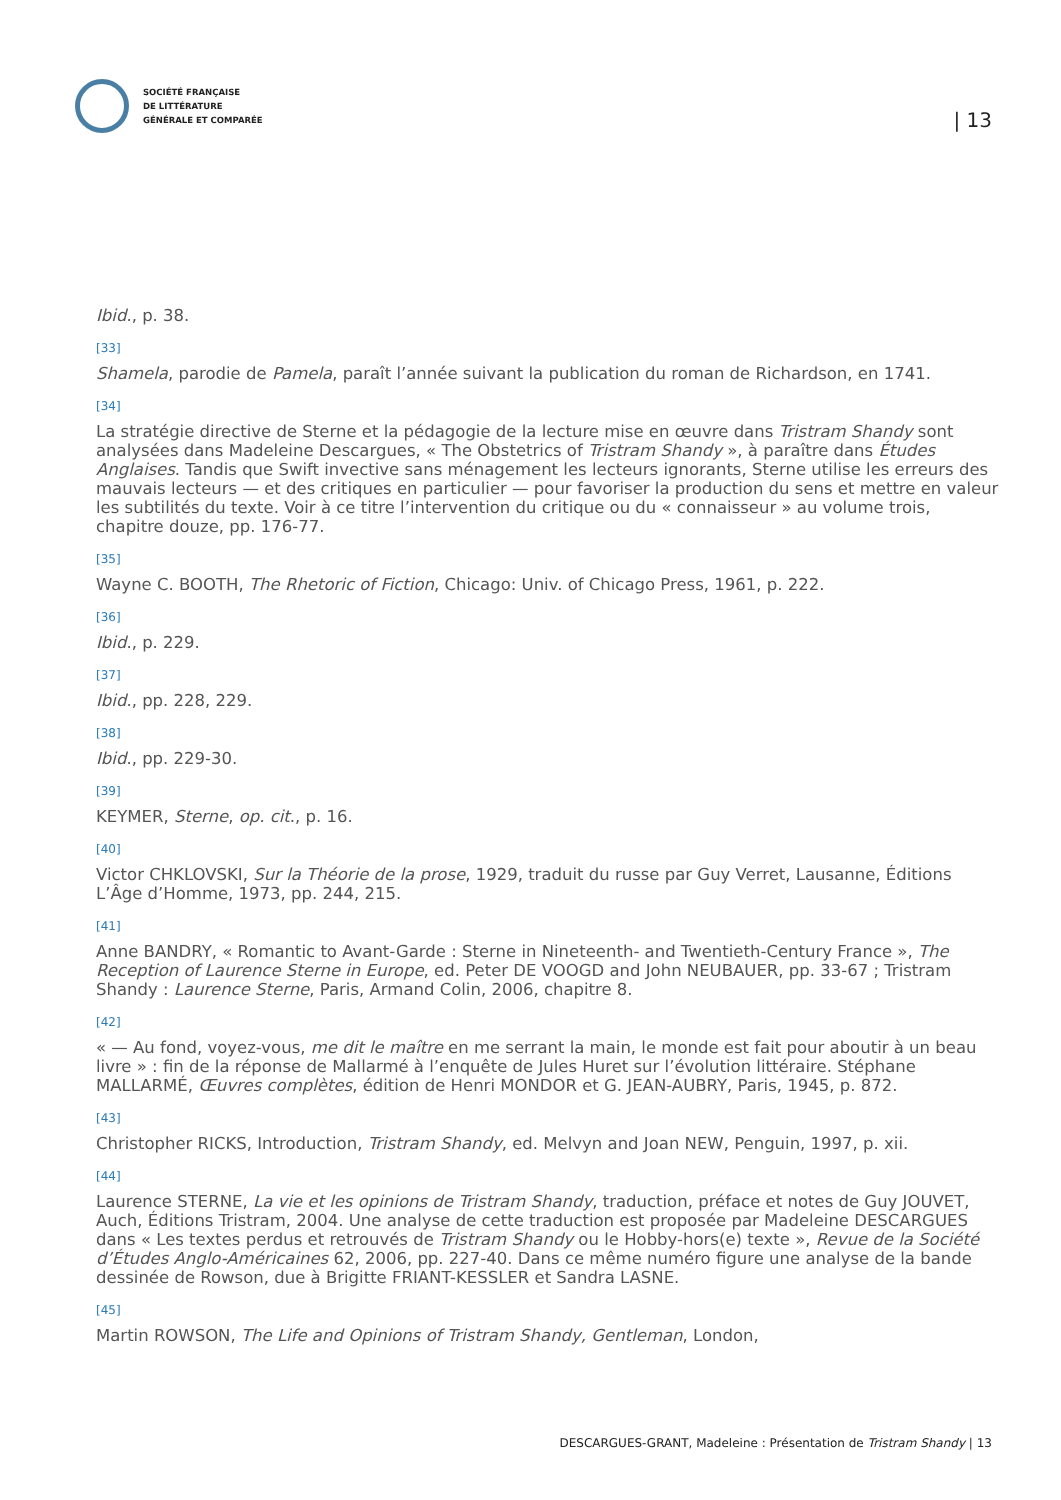SOCIÉTÉ FRANÇAISE
DE LITTÉRATURE
GÉNÉRALE ET COMPARÉE
| 13
Ibid., p. 38.
[33]
Shamela, parodie de Pamela, paraît l’année suivant la publication du roman de Richardson, en 1741.
[34]
La stratégie directive de Sterne et la pédagogie de la lecture mise en œuvre dans Tristram Shandy sont analysées dans Madeleine Descargues, « The Obstetrics of Tristram Shandy », à paraître dans Études Anglaises. Tandis que Swift invective sans ménagement les lecteurs ignorants, Sterne utilise les erreurs des mauvais lecteurs — et des critiques en particulier — pour favoriser la production du sens et mettre en valeur les subtilités du texte. Voir à ce titre l’intervention du critique ou du « connaisseur » au volume trois, chapitre douze, pp. 176-77.
[35]
Wayne C. BOOTH, The Rhetoric of Fiction, Chicago: Univ. of Chicago Press, 1961, p. 222.
[36]
Ibid., p. 229.
[37]
Ibid., pp. 228, 229.
[38]
Ibid., pp. 229-30.
[39]
KEYMER, Sterne, op. cit., p. 16.
[40]
Victor CHKLOVSKI, Sur la Théorie de la prose, 1929, traduit du russe par Guy Verret, Lausanne, Éditions L’Âge d’Homme, 1973, pp. 244, 215.
[41]
Anne BANDRY, « Romantic to Avant-Garde : Sterne in Nineteenth- and Twentieth-Century France », The Reception of Laurence Sterne in Europe, ed. Peter DE VOOGD and John NEUBAUER, pp. 33-67 ; Tristram Shandy : Laurence Sterne, Paris, Armand Colin, 2006, chapitre 8.
[42]
« — Au fond, voyez-vous, me dit le maître en me serrant la main, le monde est fait pour aboutir à un beau livre » : fin de la réponse de Mallarmé à l’enquête de Jules Huret sur l’évolution littéraire. Stéphane MALLARMÉ, Œuvres complètes, édition de Henri MONDOR et G. JEAN-AUBRY, Paris, 1945, p. 872.
[43]
Christopher RICKS, Introduction, Tristram Shandy, ed. Melvyn and Joan NEW, Penguin, 1997, p. xii.
[44]
Laurence STERNE, La vie et les opinions de Tristram Shandy, traduction, préface et notes de Guy JOUVET, Auch, Éditions Tristram, 2004. Une analyse de cette traduction est proposée par Madeleine DESCARGUES dans « Les textes perdus et retrouvés de Tristram Shandy ou le Hobby-hors(e) texte », Revue de la Société d’Études Anglo-Américaines 62, 2006, pp. 227-40. Dans ce même numéro figure une analyse de la bande dessinée de Rowson, due à Brigitte FRIANT-KESSLER et Sandra LASNE.
[45]
Martin ROWSON, The Life and Opinions of Tristram Shandy, Gentleman, London,
DESCARGUES-GRANT, Madeleine : Présentation de Tristram Shandy | 13